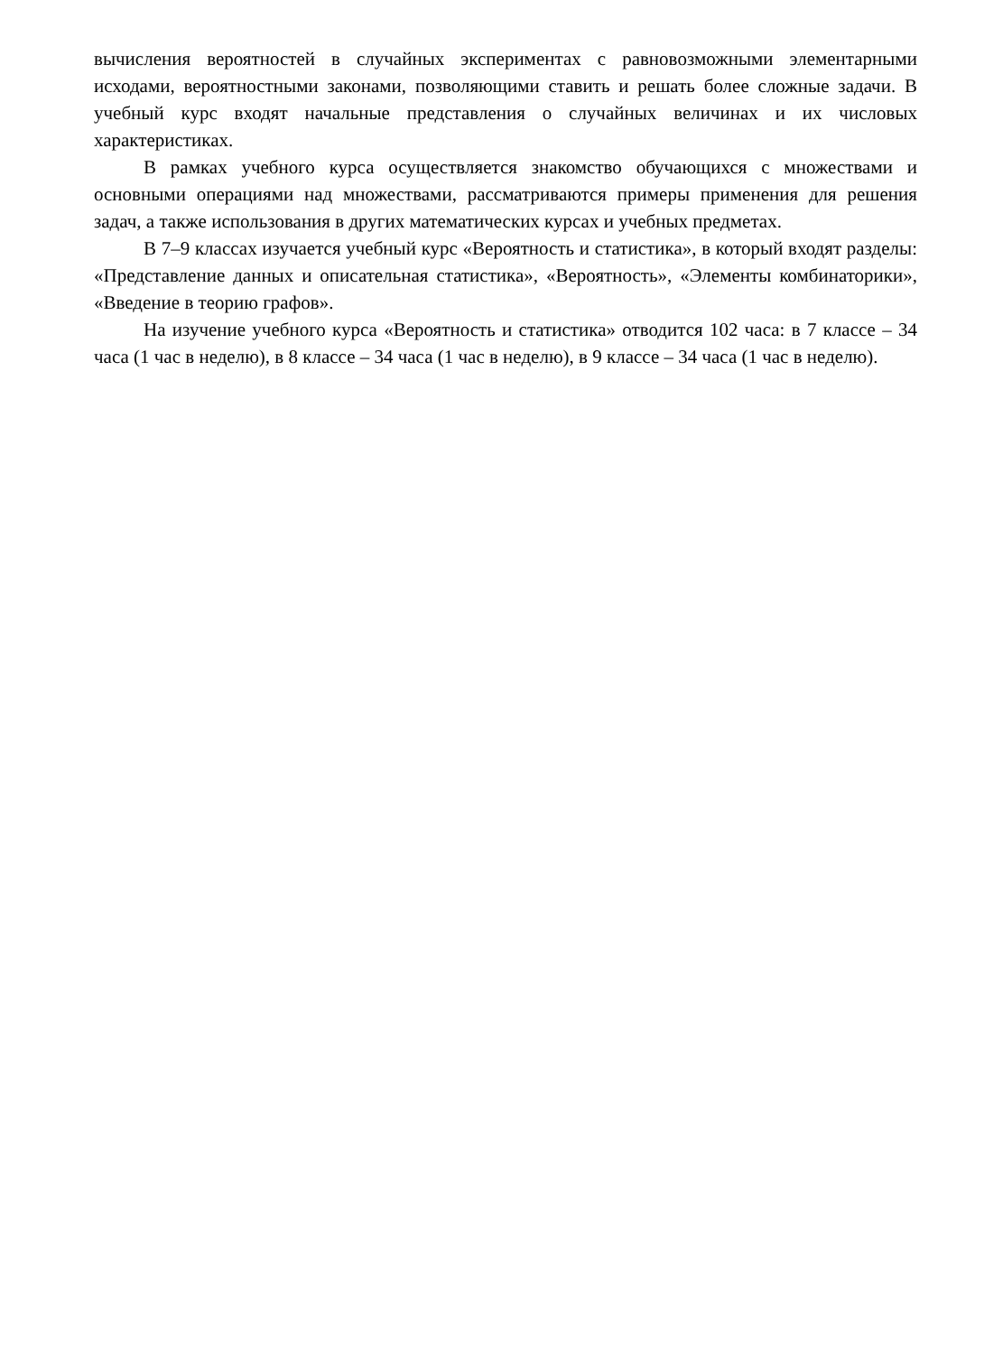вычисления вероятностей в случайных экспериментах с равновозможными элементарными исходами, вероятностными законами, позволяющими ставить и решать более сложные задачи. В учебный курс входят начальные представления о случайных величинах и их числовых характеристиках.
В рамках учебного курса осуществляется знакомство обучающихся с множествами и основными операциями над множествами, рассматриваются примеры применения для решения задач, а также использования в других математических курсах и учебных предметах.
В 7–9 классах изучается учебный курс «Вероятность и статистика», в который входят разделы: «Представление данных и описательная статистика», «Вероятность», «Элементы комбинаторики», «Введение в теорию графов».
На изучение учебного курса «Вероятность и статистика» отводится 102 часа: в 7 классе – 34 часа (1 час в неделю), в 8 классе – 34 часа (1 час в неделю), в 9 классе – 34 часа (1 час в неделю).